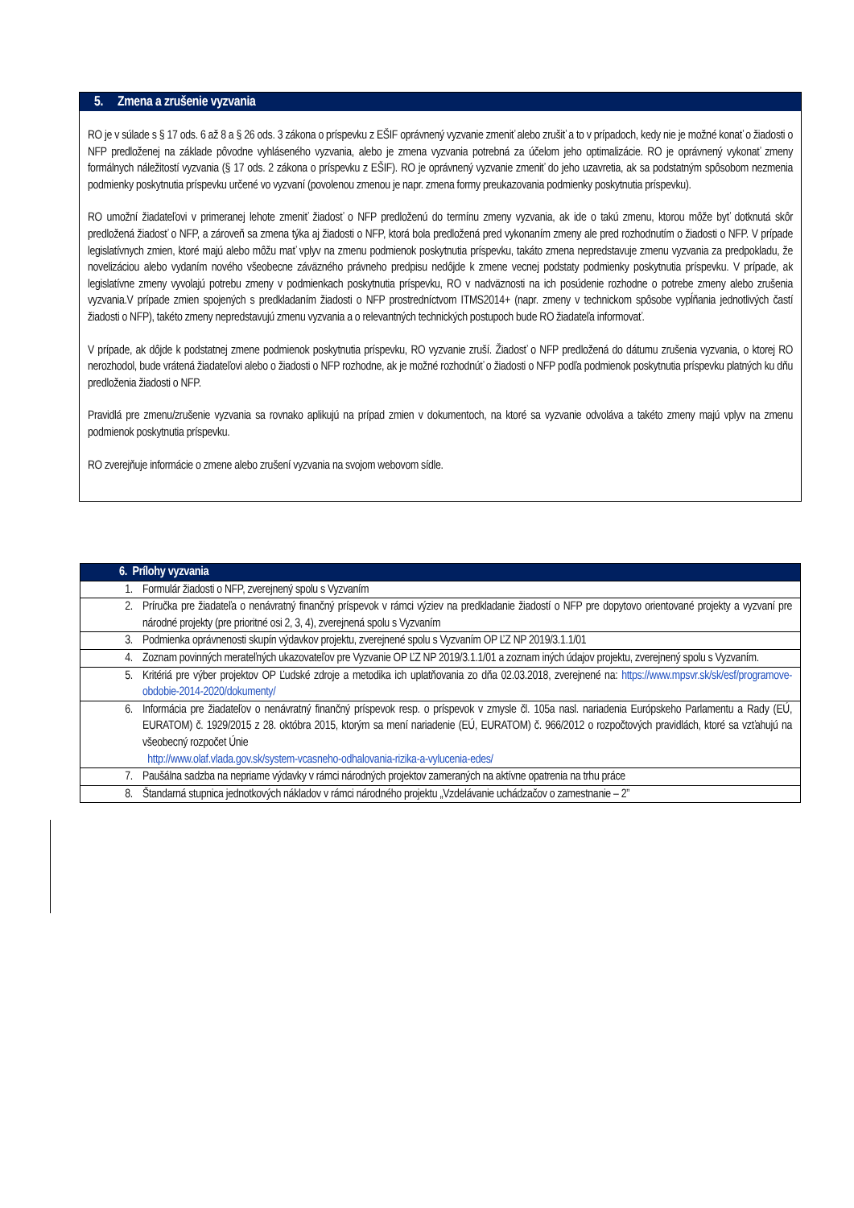5. Zmena a zrušenie vyzvania
RO je v súlade s § 17 ods. 6 až 8 a § 26 ods. 3 zákona o príspevku z EŠIF oprávnený vyzvanie zmeniť alebo zrušiť a to v prípadoch, kedy nie je možné konať o žiadosti o NFP predloženej na základe pôvodne vyhláseného vyzvania, alebo je zmena vyzvania potrebná za účelom jeho optimalizácie. RO je oprávnený vykonať zmeny formálnych náležitostí vyzvania (§ 17 ods. 2 zákona o príspevku z EŠIF). RO je oprávnený vyzvanie zmeniť do jeho uzavretia, ak sa podstatným spôsobom nezmenia podmienky poskytnutia príspevku určené vo vyzvaní (povolenou zmenou je napr. zmena formy preukazovania podmienky poskytnutia príspevku).
RO umožní žiadateľovi v primeranej lehote zmeniť žiadosť o NFP predloženú do termínu zmeny vyzvania, ak ide o takú zmenu, ktorou môže byť dotknutá skôr predložená žiadosť o NFP, a zároveň sa zmena týka aj žiadosti o NFP, ktorá bola predložená pred vykonaním zmeny ale pred rozhodnutím o žiadosti o NFP. V prípade legislatívnych zmien, ktoré majú alebo môžu mať vplyv na zmenu podmienok poskytnutia príspevku, takáto zmena nepredstavuje zmenu vyzvania za predpokladu, že novelizáciou alebo vydaním nového všeobecne záväzného právneho predpisu nedôjde k zmene vecnej podstaty podmienky poskytnutia príspevku. V prípade, ak legislatívne zmeny vyvolajú potrebu zmeny v podmienkach poskytnutia príspevku, RO v nadväznosti na ich posúdenie rozhodne o potrebe zmeny alebo zrušenia vyzvania.V prípade zmien spojených s predkladaním žiadosti o NFP prostredníctvom ITMS2014+ (napr. zmeny v technickom spôsobe vypĺňania jednotlivých častí žiadosti o NFP), takéto zmeny nepredstavujú zmenu vyzvania a o relevantných technických postupoch bude RO žiadateľa informovať.
V prípade, ak dôjde k podstatnej zmene podmienok poskytnutia príspevku, RO vyzvanie zruší. Žiadosť o NFP predložená do dátumu zrušenia vyzvania, o ktorej RO nerozhodol, bude vrátená žiadateľovi alebo o žiadosti o NFP rozhodne, ak je možné rozhodnúť o žiadosti o NFP podľa podmienok poskytnutia príspevku platných ku dňu predloženia žiadosti o NFP.
Pravidlá pre zmenu/zrušenie vyzvania sa rovnako aplikujú na prípad zmien v dokumentoch, na ktoré sa vyzvanie odvoláva a takéto zmeny majú vplyv na zmenu podmienok poskytnutia príspevku.
RO zverejňuje informácie o zmene alebo zrušení vyzvania na svojom webovom sídle.
| 6. Prílohy vyzvania | |
| --- | --- |
| 1. | Formulár žiadosti o NFP, zverejnený spolu s Vyzvaním |
| 2. | Príručka pre žiadateľa o nenávratný finančný príspevok v rámci výziev na predkladanie žiadostí o NFP pre dopytovo orientované projekty a vyzvaní pre národné projekty (pre prioritné osi 2, 3, 4), zverejnená spolu s Vyzvaním |
| 3. | Podmienka oprávnenosti skupín výdavkov projektu, zverejnené spolu s Vyzvaním OP ĽZ NP 2019/3.1.1/01 |
| 4. | Zoznam povinných merateľných ukazovateľov pre Vyzvanie OP ĽZ NP 2019/3.1.1/01 a zoznam iných údajov projektu, zverejnený spolu s Vyzvaním. |
| 5. | Kritériá pre výber projektov OP Ľudské zdroje a metodika ich uplatňovania zo dňa 02.03.2018, zverejnené na: https://www.mpsvr.sk/sk/esf/programove-obdobie-2014-2020/dokumenty/ |
| 6. | Informácia pre žiadateľov o nenávratný finančný príspevok resp. o príspevok v zmysle čl. 105a nasl. nariadenia Európskeho Parlamentu a Rady (EÚ, EURATOM) č. 1929/2015 z 28. októbra 2015, ktorým sa mení nariadenie (EÚ, EURATOM) č. 966/2012 o rozpočtových pravidlách, ktoré sa vzťahujú na všeobecný rozpočet Únie http://www.olaf.vlada.gov.sk/system-vcasneho-odhalovania-rizika-a-vylucenia-edes/ |
| 7. | Paušálna sadzba na nepriame výdavky v rámci národných projektov zameraných na aktívne opatrenia na trhu práce |
| 8. | Štandarná stupnica jednotkových nákladov v rámci národného projektu „Vzdelávanie uchádzačov o zamestnanie – 2” |